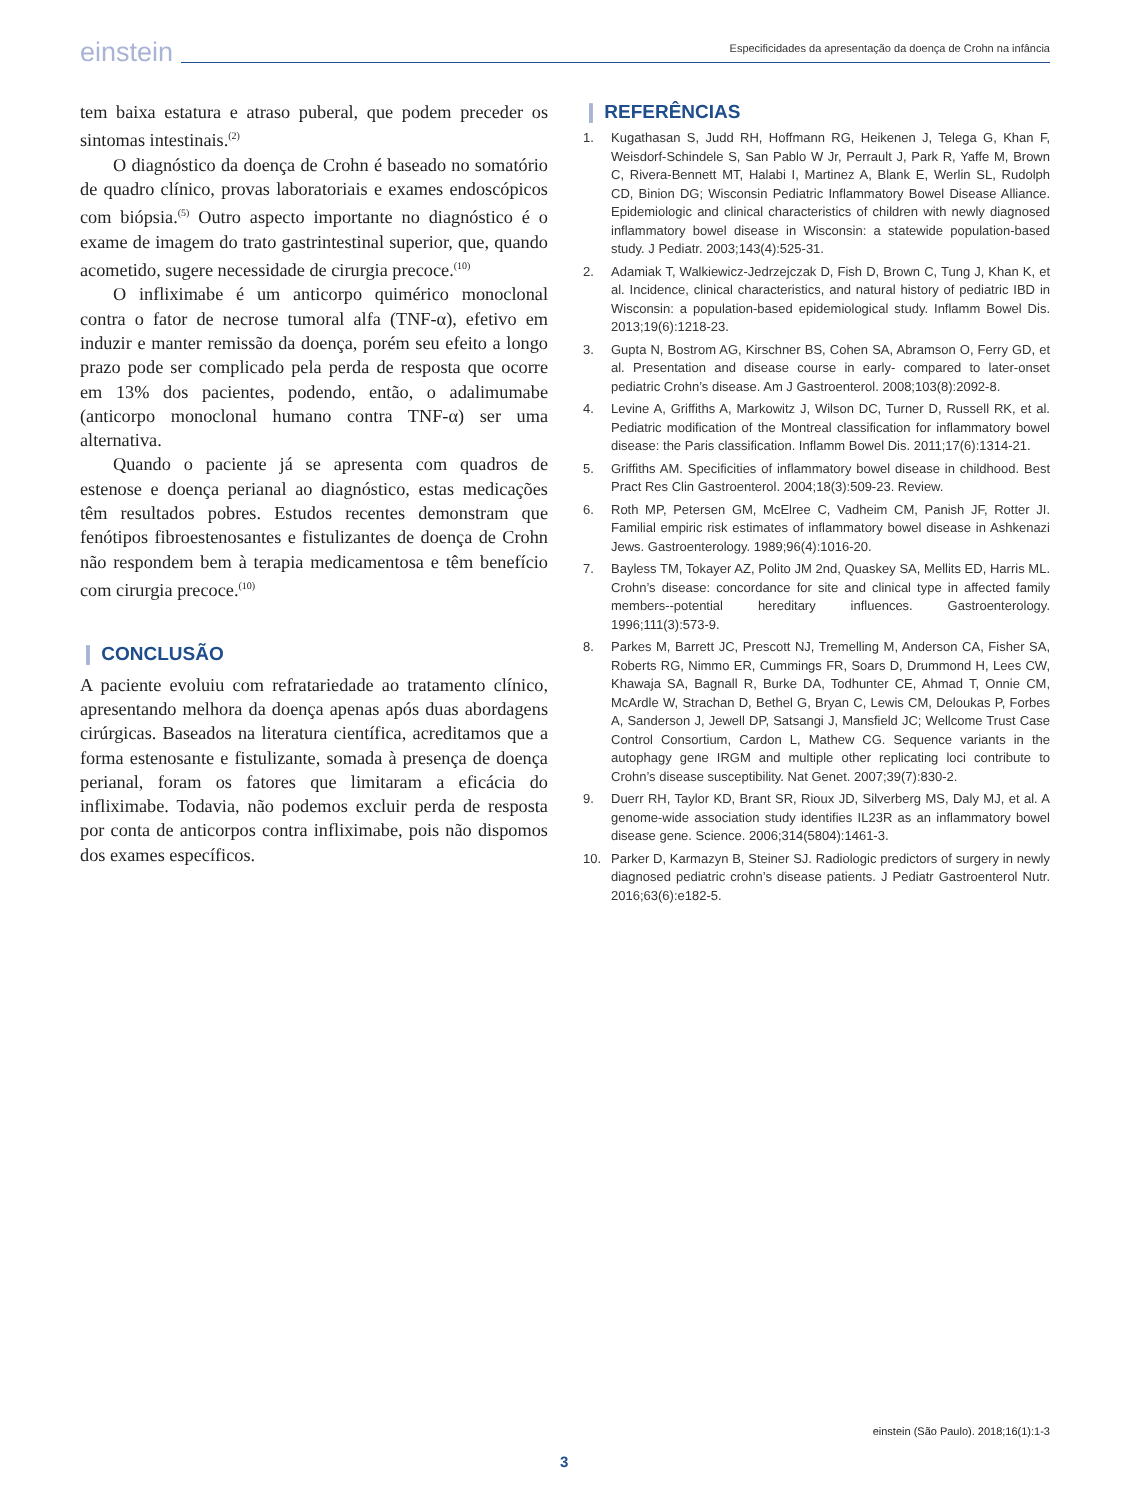einstein Especificidades da apresentação da doença de Crohn na infância
tem baixa estatura e atraso puberal, que podem preceder os sintomas intestinais.<sup>(2)</sup>
O diagnóstico da doença de Crohn é baseado no somatório de quadro clínico, provas laboratoriais e exames endoscópicos com biópsia.<sup>(5)</sup> Outro aspecto importante no diagnóstico é o exame de imagem do trato gastrintestinal superior, que, quando acometido, sugere necessidade de cirurgia precoce.<sup>(10)</sup>
O infliximabe é um anticorpo quimérico monoclonal contra o fator de necrose tumoral alfa (TNF-α), efetivo em induzir e manter remissão da doença, porém seu efeito a longo prazo pode ser complicado pela perda de resposta que ocorre em 13% dos pacientes, podendo, então, o adalimumabe (anticorpo monoclonal humano contra TNF-α) ser uma alternativa.
Quando o paciente já se apresenta com quadros de estenose e doença perianal ao diagnóstico, estas medicações têm resultados pobres. Estudos recentes demonstram que fenótipos fibroestenosantes e fistulizantes de doença de Crohn não respondem bem à terapia medicamentosa e têm benefício com cirurgia precoce.<sup>(10)</sup>
❙ CONCLUSÃO
A paciente evoluiu com refratariedade ao tratamento clínico, apresentando melhora da doença apenas após duas abordagens cirúrgicas. Baseados na literatura científica, acreditamos que a forma estenosante e fistulizante, somada à presença de doença perianal, foram os fatores que limitaram a eficácia do infliximabe. Todavia, não podemos excluir perda de resposta por conta de anticorpos contra infliximabe, pois não dispomos dos exames específicos.
❙ REFERÊNCIAS
1. Kugathasan S, Judd RH, Hoffmann RG, Heikenen J, Telega G, Khan F, Weisdorf-Schindele S, San Pablo W Jr, Perrault J, Park R, Yaffe M, Brown C, Rivera-Bennett MT, Halabi I, Martinez A, Blank E, Werlin SL, Rudolph CD, Binion DG; Wisconsin Pediatric Inflammatory Bowel Disease Alliance. Epidemiologic and clinical characteristics of children with newly diagnosed inflammatory bowel disease in Wisconsin: a statewide population-based study. J Pediatr. 2003;143(4):525-31.
2. Adamiak T, Walkiewicz-Jedrzejczak D, Fish D, Brown C, Tung J, Khan K, et al. Incidence, clinical characteristics, and natural history of pediatric IBD in Wisconsin: a population-based epidemiological study. Inflamm Bowel Dis. 2013;19(6):1218-23.
3. Gupta N, Bostrom AG, Kirschner BS, Cohen SA, Abramson O, Ferry GD, et al. Presentation and disease course in early- compared to later-onset pediatric Crohn’s disease. Am J Gastroenterol. 2008;103(8):2092-8.
4. Levine A, Griffiths A, Markowitz J, Wilson DC, Turner D, Russell RK, et al. Pediatric modification of the Montreal classification for inflammatory bowel disease: the Paris classification. Inflamm Bowel Dis. 2011;17(6):1314-21.
5. Griffiths AM. Specificities of inflammatory bowel disease in childhood. Best Pract Res Clin Gastroenterol. 2004;18(3):509-23. Review.
6. Roth MP, Petersen GM, McElree C, Vadheim CM, Panish JF, Rotter JI. Familial empiric risk estimates of inflammatory bowel disease in Ashkenazi Jews. Gastroenterology. 1989;96(4):1016-20.
7. Bayless TM, Tokayer AZ, Polito JM 2nd, Quaskey SA, Mellits ED, Harris ML. Crohn’s disease: concordance for site and clinical type in affected family members--potential hereditary influences. Gastroenterology. 1996;111(3):573-9.
8. Parkes M, Barrett JC, Prescott NJ, Tremelling M, Anderson CA, Fisher SA, Roberts RG, Nimmo ER, Cummings FR, Soars D, Drummond H, Lees CW, Khawaja SA, Bagnall R, Burke DA, Todhunter CE, Ahmad T, Onnie CM, McArdle W, Strachan D, Bethel G, Bryan C, Lewis CM, Deloukas P, Forbes A, Sanderson J, Jewell DP, Satsangi J, Mansfield JC; Wellcome Trust Case Control Consortium, Cardon L, Mathew CG. Sequence variants in the autophagy gene IRGM and multiple other replicating loci contribute to Crohn’s disease susceptibility. Nat Genet. 2007;39(7):830-2.
9. Duerr RH, Taylor KD, Brant SR, Rioux JD, Silverberg MS, Daly MJ, et al. A genome-wide association study identifies IL23R as an inflammatory bowel disease gene. Science. 2006;314(5804):1461-3.
10. Parker D, Karmazyn B, Steiner SJ. Radiologic predictors of surgery in newly diagnosed pediatric crohn’s disease patients. J Pediatr Gastroenterol Nutr. 2016;63(6):e182-5.
einstein (São Paulo). 2018;16(1):1-3
3